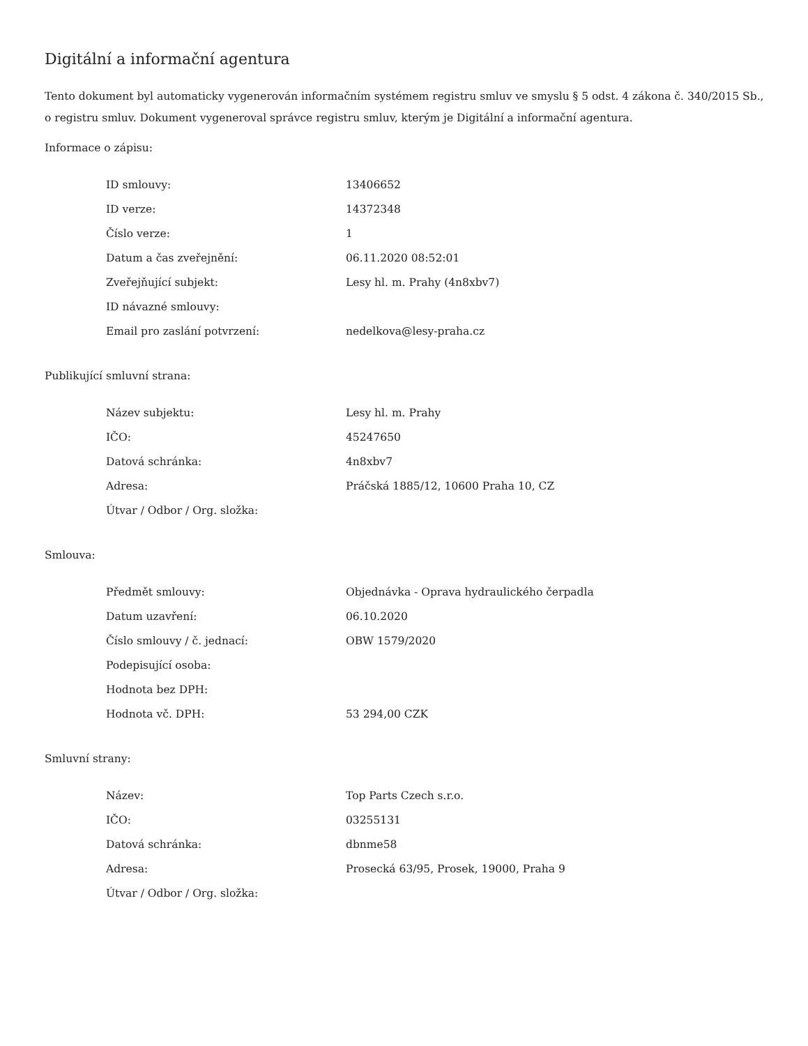Digitální a informační agentura
Tento dokument byl automaticky vygenerován informačním systémem registru smluv ve smyslu § 5 odst. 4 zákona č. 340/2015 Sb., o registru smluv. Dokument vygeneroval správce registru smluv, kterým je Digitální a informační agentura.
Informace o zápisu:
| ID smlouvy: | 13406652 |
| ID verze: | 14372348 |
| Číslo verze: | 1 |
| Datum a čas zveřejnění: | 06.11.2020 08:52:01 |
| Zveřejňující subjekt: | Lesy hl. m. Prahy (4n8xbv7) |
| ID návazné smlouvy: | |
| Email pro zaslání potvrzení: | nedelkova@lesy-praha.cz |
Publikující smluvní strana:
| Název subjektu: | Lesy hl. m. Prahy |
| IČO: | 45247650 |
| Datová schránka: | 4n8xbv7 |
| Adresa: | Práčská 1885/12, 10600 Praha 10, CZ |
| Útvar / Odbor / Org. složka: | |
Smlouva:
| Předmět smlouvy: | Objednávka - Oprava hydraulického čerpadla |
| Datum uzavření: | 06.10.2020 |
| Číslo smlouvy / č. jednací: | OBW 1579/2020 |
| Podepisující osoba: | |
| Hodnota bez DPH: | |
| Hodnota vč. DPH: | 53 294,00 CZK |
Smluvní strany:
| Název: | Top Parts Czech s.r.o. |
| IČO: | 03255131 |
| Datová schránka: | dbnme58 |
| Adresa: | Prosecká 63/95, Prosek, 19000, Praha 9 |
| Útvar / Odbor / Org. složka: | |